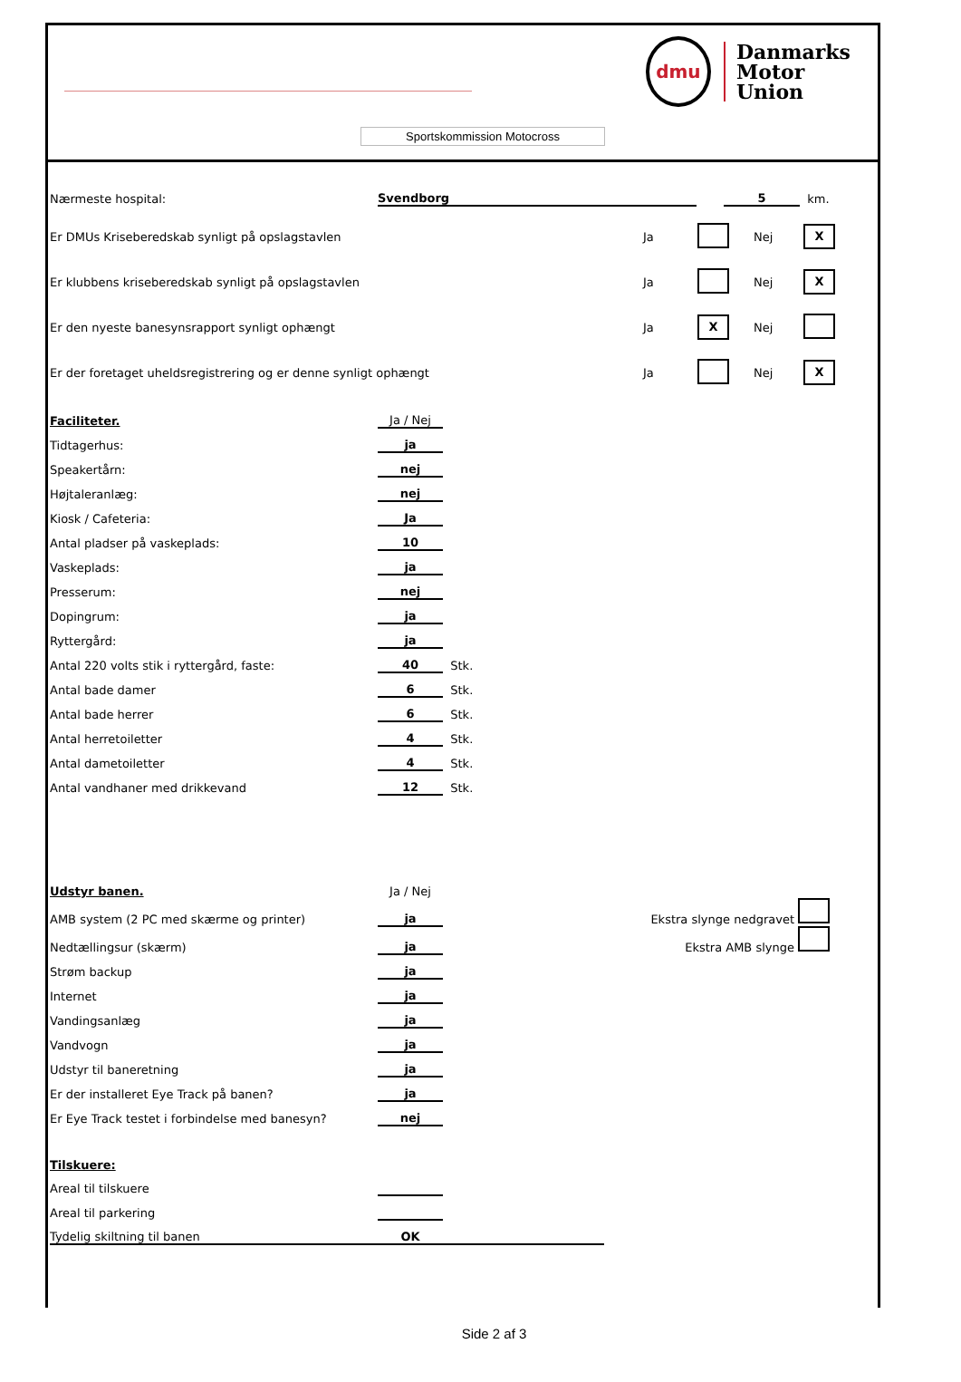dmu
Danmarks
Motor
Union
Sportskommission Motocross
| Nærmeste hospital: | Svendborg | | 5 | km. |
| Er DMUs Kriseberedskab synligt på opslagstavlen | Ja | | Nej | X |
| Er klubbens kriseberedskab synligt på opslagstavlen | Ja | | Nej | X |
| Er den nyeste banesynsrapport synligt ophængt | Ja | X | Nej | |
| Er der foretaget uheldsregistrering og er denne synligt ophængt | Ja | | Nej | X |
| Faciliteter. | Ja / Nej | |
| Tidtagerhus: | ja | |
| Speakertårn: | nej | |
| Højtaleranlæg: | nej | |
| Kiosk / Cafeteria: | Ja | |
| Antal pladser på vaskeplads: | 10 | |
| Vaskeplads: | ja | |
| Presserum: | nej | |
| Dopingrum: | ja | |
| Ryttergård: | ja | |
| Antal 220 volts stik i ryttergård, faste: | 40 | Stk. |
| Antal bade damer | 6 | Stk. |
| Antal bade herrer | 6 | Stk. |
| Antal herretoiletter | 4 | Stk. |
| Antal dametoiletter | 4 | Stk. |
| Antal vandhaner med drikkevand | 12 | Stk. |
| Udstyr banen. | Ja / Nej | | |
| AMB system (2 PC med skærme og printer) | ja | Ekstra slynge nedgravet | |
| Nedtællingsur (skærm) | ja | Ekstra AMB slynge | |
| Strøm backup | ja | | |
| Internet | ja | | |
| Vandingsanlæg | ja | | |
| Vandvogn | ja | | |
| Udstyr til baneretning | ja | | |
| Er der installeret Eye Track på banen? | ja | | |
| Er Eye Track testet i forbindelse med banesyn? | nej | | |
| Tilskuere: | | |
| Areal til tilskuere | | |
| Areal til parkering | | |
| Tydelig skiltning til banen | OK | |
Side 2 af 3